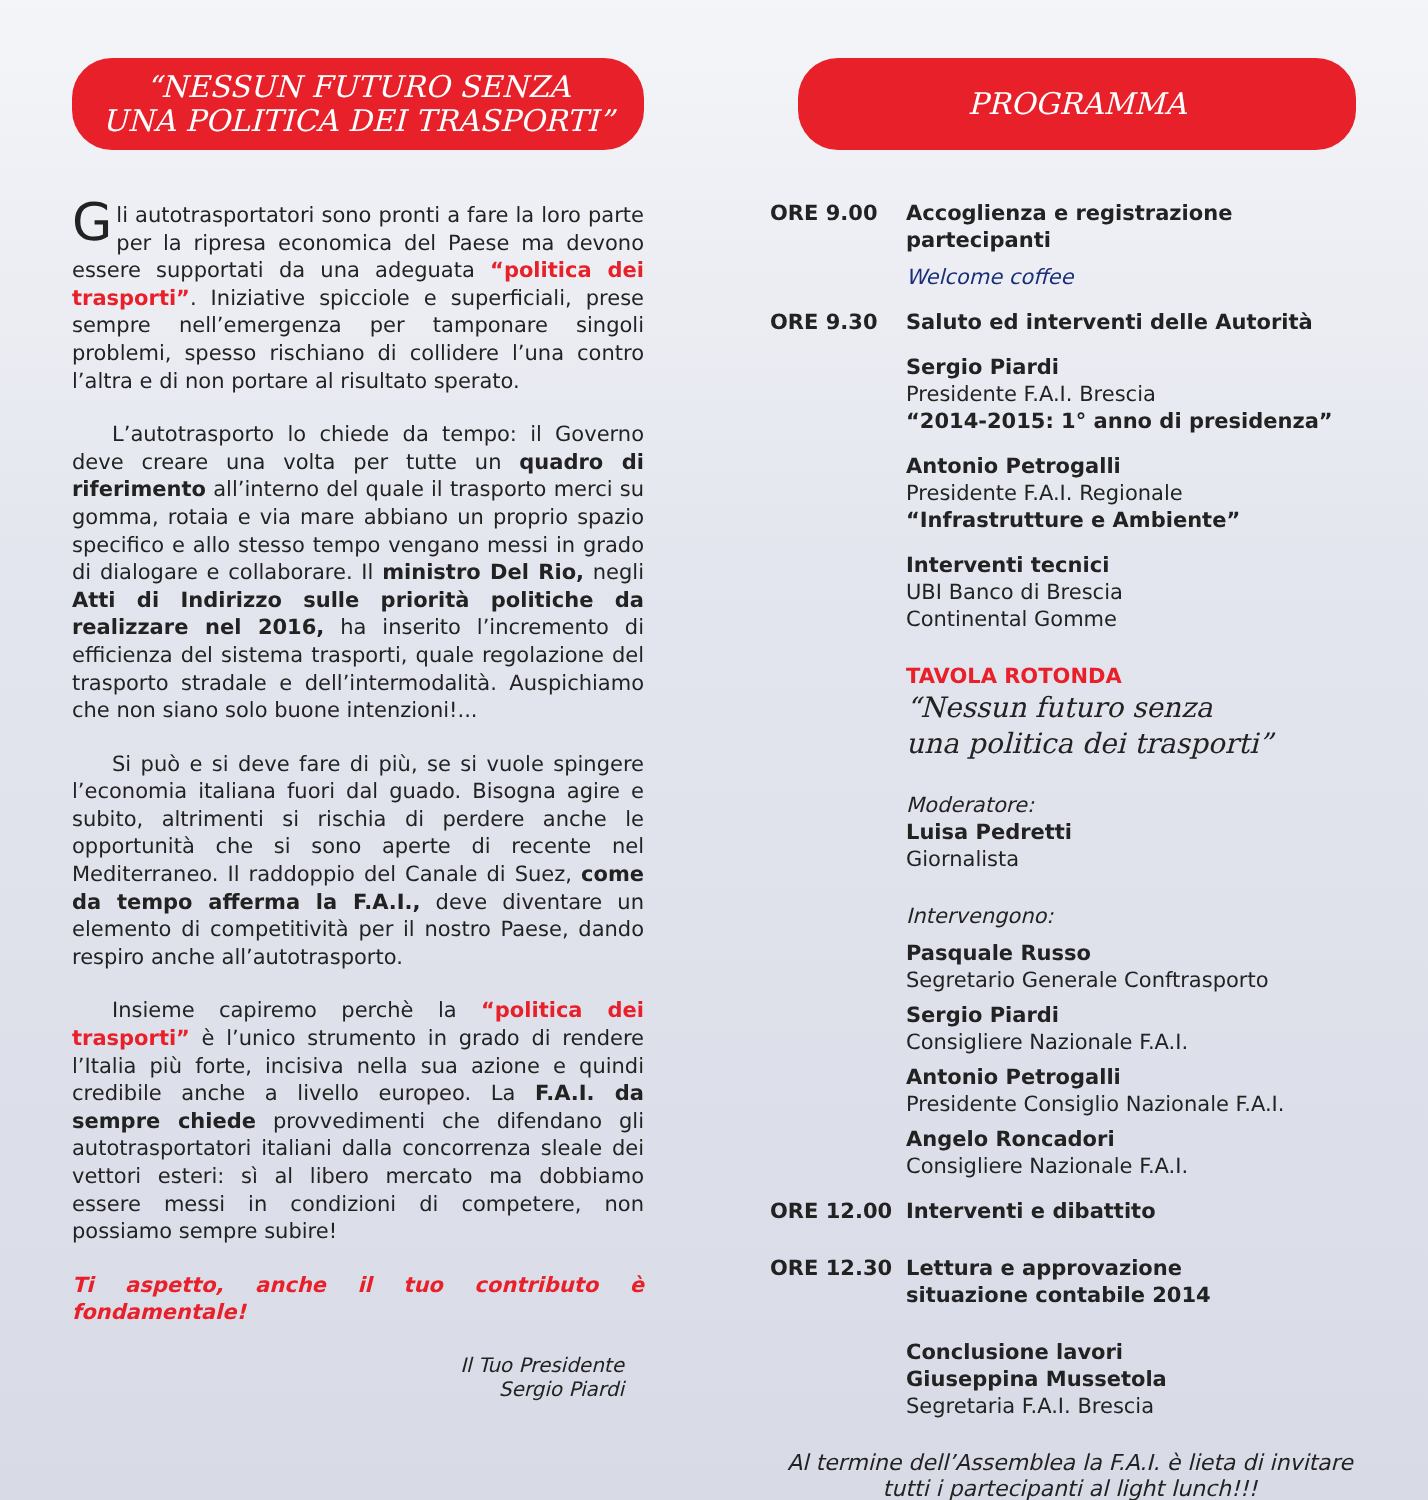“NESSUN FUTURO SENZA
UNA POLITICA DEI TRASPORTI”
Gli autotrasportatori sono pronti a fare la loro parte per la ripresa economica del Paese ma devono essere supportati da una adeguata “politica dei trasporti”. Iniziative spicciole e superficiali, prese sempre nell’emergenza per tamponare singoli problemi, spesso rischiano di collidere l’una contro l’altra e di non portare al risultato sperato.
L’autotrasporto lo chiede da tempo: il Governo deve creare una volta per tutte un quadro di riferimento all’interno del quale il trasporto merci su gomma, rotaia e via mare abbiano un proprio spazio specifico e allo stesso tempo vengano messi in grado di dialogare e collaborare. Il ministro Del Rio, negli Atti di Indirizzo sulle priorità politiche da realizzare nel 2016, ha inserito l’incremento di efficienza del sistema trasporti, quale regolazione del trasporto stradale e dell’intermodalità. Auspichiamo che non siano solo buone intenzioni!...
Si può e si deve fare di più, se si vuole spingere l’economia italiana fuori dal guado. Bisogna agire e subito, altrimenti si rischia di perdere anche le opportunità che si sono aperte di recente nel Mediterraneo. Il raddoppio del Canale di Suez, come da tempo afferma la F.A.I., deve diventare un elemento di competitività per il nostro Paese, dando respiro anche all’autotrasporto.
Insieme capiremo perchè la “politica dei trasporti” è l’unico strumento in grado di rendere l’Italia più forte, incisiva nella sua azione e quindi credibile anche a livello europeo. La F.A.I. da sempre chiede provvedimenti che difendano gli autotrasportatori italiani dalla concorrenza sleale dei vettori esteri: sì al libero mercato ma dobbiamo essere messi in condizioni di competere, non possiamo sempre subire!
Ti aspetto, anche il tuo contributo è fondamentale!
Il Tuo Presidente
Sergio Piardi
PROGRAMMA
ORE 9.00 Accoglienza e registrazione partecipanti
Welcome coffee
ORE 9.30 Saluto ed interventi delle Autorità
Sergio Piardi
Presidente F.A.I. Brescia
“2014-2015: 1° anno di presidenza”
Antonio Petrogalli
Presidente F.A.I. Regionale
“Infrastrutture e Ambiente”
Interventi tecnici
UBI Banco di Brescia
Continental Gomme
TAVOLA ROTONDA
“Nessun futuro senza
una politica dei trasporti”
Moderatore:
Luisa Pedretti
Giornalista
Intervengono:
Pasquale Russo
Segretario Generale Conftrasporto
Sergio Piardi
Consigliere Nazionale F.A.I.
Antonio Petrogalli
Presidente Consiglio Nazionale F.A.I.
Angelo Roncadori
Consigliere Nazionale F.A.I.
ORE 12.00 Interventi e dibattito
ORE 12.30 Lettura e approvazione
situazione contabile 2014
Conclusione lavori
Giuseppina Mussetola
Segretaria F.A.I. Brescia
Al termine dell’Assemblea la F.A.I. è lieta di invitare
tutti i partecipanti al light lunch!!!